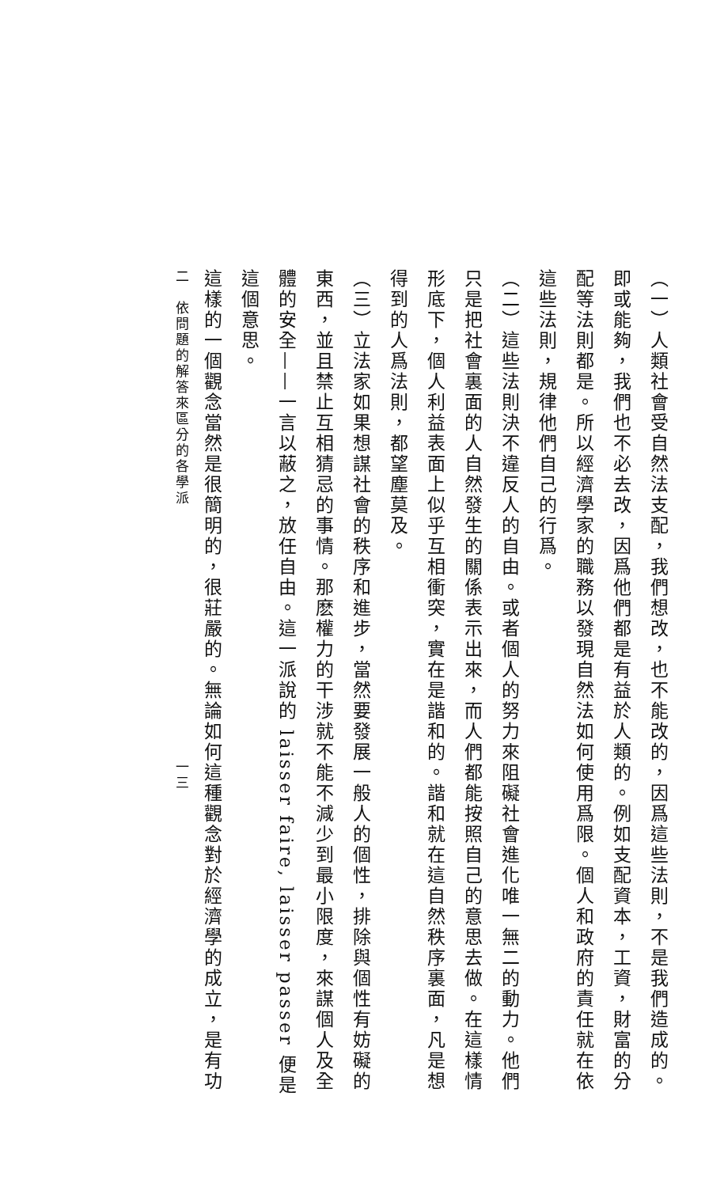（一）人類社會受自然法支配，我們想改，也不能改的，因爲這些法則，不是我們造成的。即或能夠，我們也不必去改，因爲他們都是有益於人類的。例如支配資本，工資，財富的分配等法則都是。所以經濟學家的職務以發現自然法如何使用爲限。個人和政府的責任就在依這些法則，規律他們自己的行爲。
（二）這些法則決不違反人的自由。或者個人的努力來阻礙社會進化唯一無二的動力。他們只是把社會裏面的人自然發生的關係表示出來，而人們都能按照自己的意思去做。在這樣情形底下，個人利益表面上似乎互相衝突，實在是諧和的。諧和就在這自然秩序裏面，凡是想得到的人爲法則，都望塵莫及。
（三）立法家如果想謀社會的秩序和進步，當然要發展一般人的個性，排除與個性有妨礙的東西，並且禁止互相猜忌的事情。那麽權力的干涉就不能不減少到最小限度，來謀個人及全體的安全——一言以蔽之，放任自由。這一派說的 laisser faire, laisser passer 便是這個意思。
這樣的一個觀念當然是很簡明的，很莊嚴的。無論如何這種觀念對於經濟學的成立，是有功
二　依問題的解答來區分的各學派　　　　　　　　　　　　　　　　一三